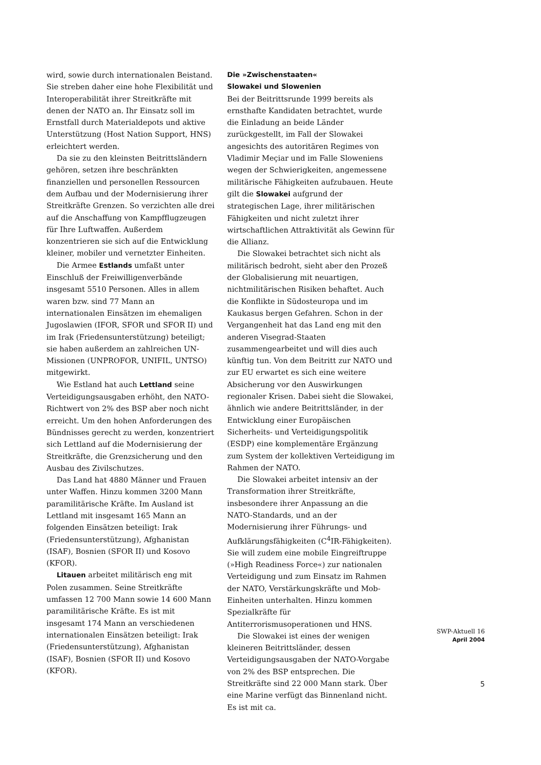wird, sowie durch internationalen Beistand. Sie streben daher eine hohe Flexibilität und Interoperabilität ihrer Streitkräfte mit denen der NATO an. Ihr Einsatz soll im Ernstfall durch Materialdepots und aktive Unterstützung (Host Nation Support, HNS) erleichtert werden.
Da sie zu den kleinsten Beitrittsländern gehören, setzen ihre beschränkten finanziellen und personellen Ressourcen dem Aufbau und der Modernisierung ihrer Streitkräfte Grenzen. So verzichten alle drei auf die Anschaffung von Kampfflugzeugen für Ihre Luftwaffen. Außerdem konzentrieren sie sich auf die Entwicklung kleiner, mobiler und vernetzter Einheiten.
Die Armee Estlands umfaßt unter Einschluß der Freiwilligenverbände insgesamt 5510 Personen. Alles in allem waren bzw. sind 77 Mann an internationalen Einsätzen im ehemaligen Jugoslawien (IFOR, SFOR und SFOR II) und im Irak (Friedensunterstützung) beteiligt; sie haben außerdem an zahlreichen UN-Missionen (UNPROFOR, UNIFIL, UNTSO) mitgewirkt.
Wie Estland hat auch Lettland seine Verteidigungsausgaben erhöht, den NATO-Richtwert von 2% des BSP aber noch nicht erreicht. Um den hohen Anforderungen des Bündnisses gerecht zu werden, konzentriert sich Lettland auf die Modernisierung der Streitkräfte, die Grenzsicherung und den Ausbau des Zivilschutzes.
Das Land hat 4880 Männer und Frauen unter Waffen. Hinzu kommen 3200 Mann paramilitärische Kräfte. Im Ausland ist Lettland mit insgesamt 165 Mann an folgenden Einsätzen beteiligt: Irak (Friedensunterstützung), Afghanistan (ISAF), Bosnien (SFOR II) und Kosovo (KFOR).
Litauen arbeitet militärisch eng mit Polen zusammen. Seine Streitkräfte umfassen 12 700 Mann sowie 14 600 Mann paramilitärische Kräfte. Es ist mit insgesamt 174 Mann an verschiedenen internationalen Einsätzen beteiligt: Irak (Friedensunterstützung), Afghanistan (ISAF), Bosnien (SFOR II) und Kosovo (KFOR).
Die »Zwischenstaaten«
Slowakei und Slowenien
Bei der Beitrittsrunde 1999 bereits als ernsthafte Kandidaten betrachtet, wurde die Einladung an beide Länder zurückgestellt, im Fall der Slowakei angesichts des autoritären Regimes von Vladimir Meçiar und im Falle Sloweniens wegen der Schwierigkeiten, angemessene militärische Fähigkeiten aufzubauen. Heute gilt die Slowakei aufgrund der strategischen Lage, ihrer militärischen Fähigkeiten und nicht zuletzt ihrer wirtschaftlichen Attraktivität als Gewinn für die Allianz.
Die Slowakei betrachtet sich nicht als militärisch bedroht, sieht aber den Prozeß der Globalisierung mit neuartigen, nichtmilitärischen Risiken behaftet. Auch die Konflikte in Südosteuropa und im Kaukasus bergen Gefahren. Schon in der Vergangenheit hat das Land eng mit den anderen Visegrad-Staaten zusammengearbeitet und will dies auch künftig tun. Von dem Beitritt zur NATO und zur EU erwartet es sich eine weitere Absicherung vor den Auswirkungen regionaler Krisen. Dabei sieht die Slowakei, ähnlich wie andere Beitrittsländer, in der Entwicklung einer Europäischen Sicherheits- und Verteidigungspolitik (ESDP) eine komplementäre Ergänzung zum System der kollektiven Verteidigung im Rahmen der NATO.
Die Slowakei arbeitet intensiv an der Transformation ihrer Streitkräfte, insbesondere ihrer Anpassung an die NATO-Standards, und an der Modernisierung ihrer Führungs- und Aufklärungsfähigkeiten (C<sup>4</sup>IR-Fähigkeiten). Sie will zudem eine mobile Eingreiftruppe (»High Readiness Force«) zur nationalen Verteidigung und zum Einsatz im Rahmen der NATO, Verstärkungskräfte und Mob-Einheiten unterhalten. Hinzu kommen Spezialkräfte für Antiterrorismusoperationen und HNS.
Die Slowakei ist eines der wenigen kleineren Beitrittsländer, dessen Verteidigungsausgaben der NATO-Vorgabe von 2% des BSP entsprechen. Die Streitkräfte sind 22 000 Mann stark. Über eine Marine verfügt das Binnenland nicht. Es ist mit ca.
SWP-Aktuell 16
April 2004
5